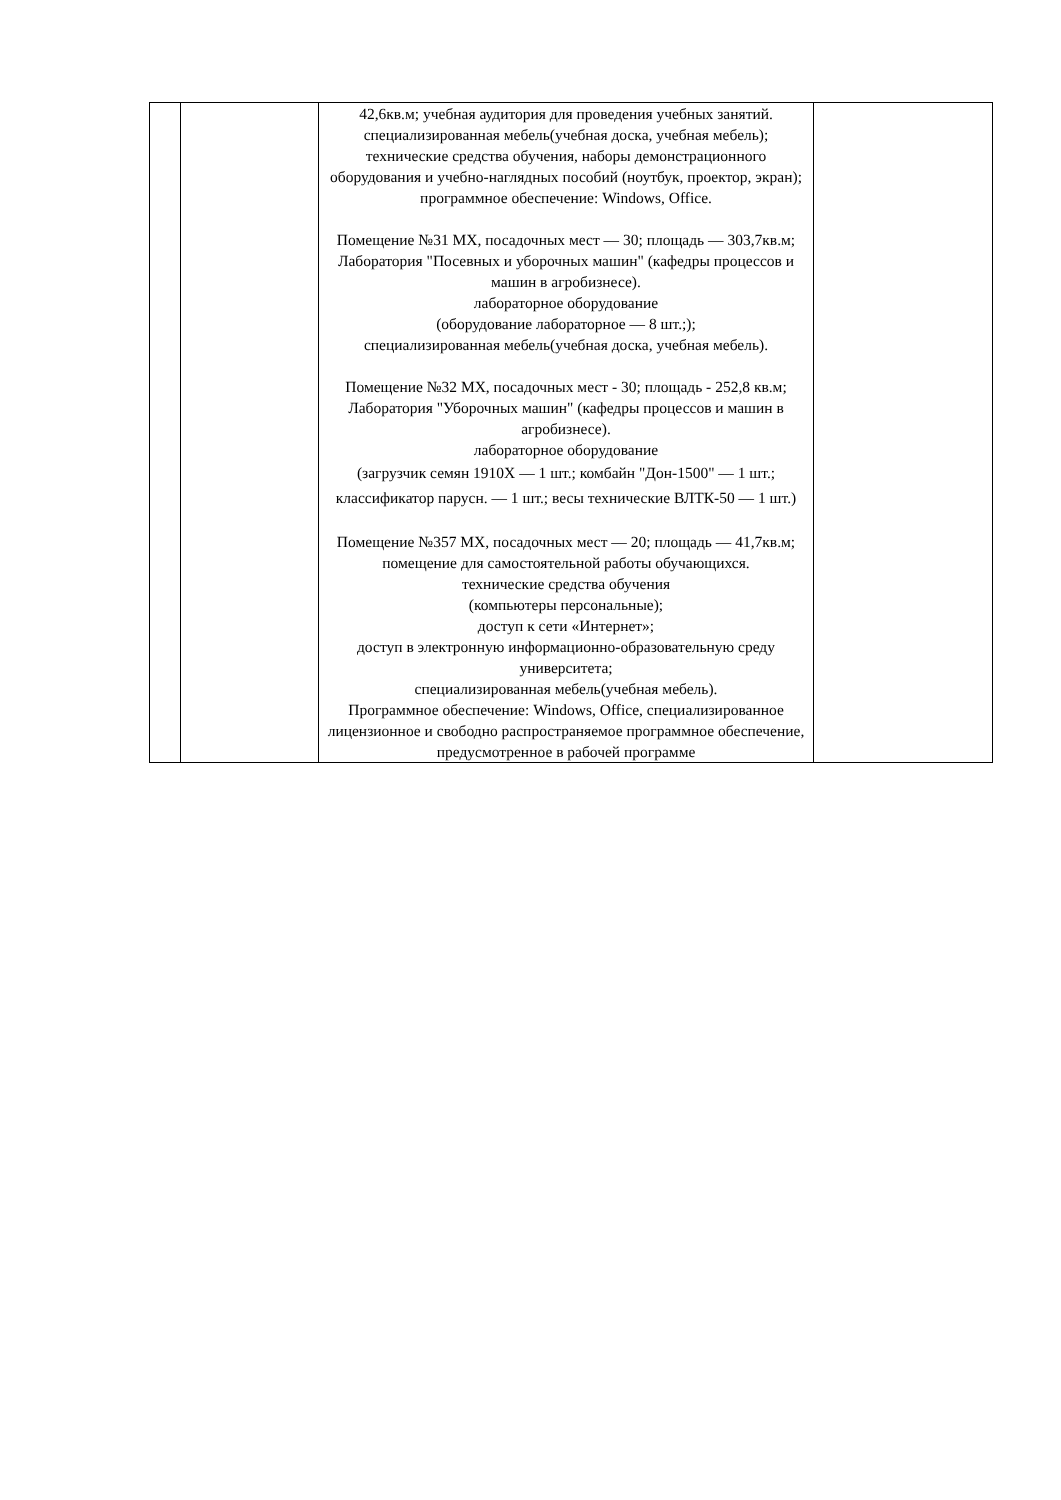| | | 42,6кв.м; учебная аудитория для проведения учебных занятий. специализированная мебель(учебная доска, учебная мебель); технические средства обучения, наборы демонстрационного оборудования и учебно-наглядных пособий (ноутбук, проектор, экран); программное обеспечение: Windows, Office. Помещение №31 МХ, посадочных мест — 30; площадь — 303,7кв.м; Лаборатория "Посевных и уборочных машин" (кафедры процессов и машин в агробизнесе). лабораторное оборудование (оборудование лабораторное — 8 шт.;); специализированная мебель(учебная доска, учебная мебель). Помещение №32 МХ, посадочных мест - 30; площадь - 252,8 кв.м; Лаборатория "Уборочных машин" (кафедры процессов и машин в агробизнесе). лабораторное оборудование (загрузчик семян 1910Х — 1 шт.; комбайн "Дон-1500" — 1 шт.; классификатор парусн. — 1 шт.; весы технические ВЛТК-50 — 1 шт.) Помещение №357 МХ, посадочных мест — 20; площадь — 41,7кв.м; помещение для самостоятельной работы обучающихся. технические средства обучения (компьютеры персональные); доступ к сети «Интернет»; доступ в электронную информационно-образовательную среду университета; специализированная мебель(учебная мебель). Программное обеспечение: Windows, Office, специализированное лицензионное и свободно распространяемое программное обеспечение, предусмотренное в рабочей программе | |